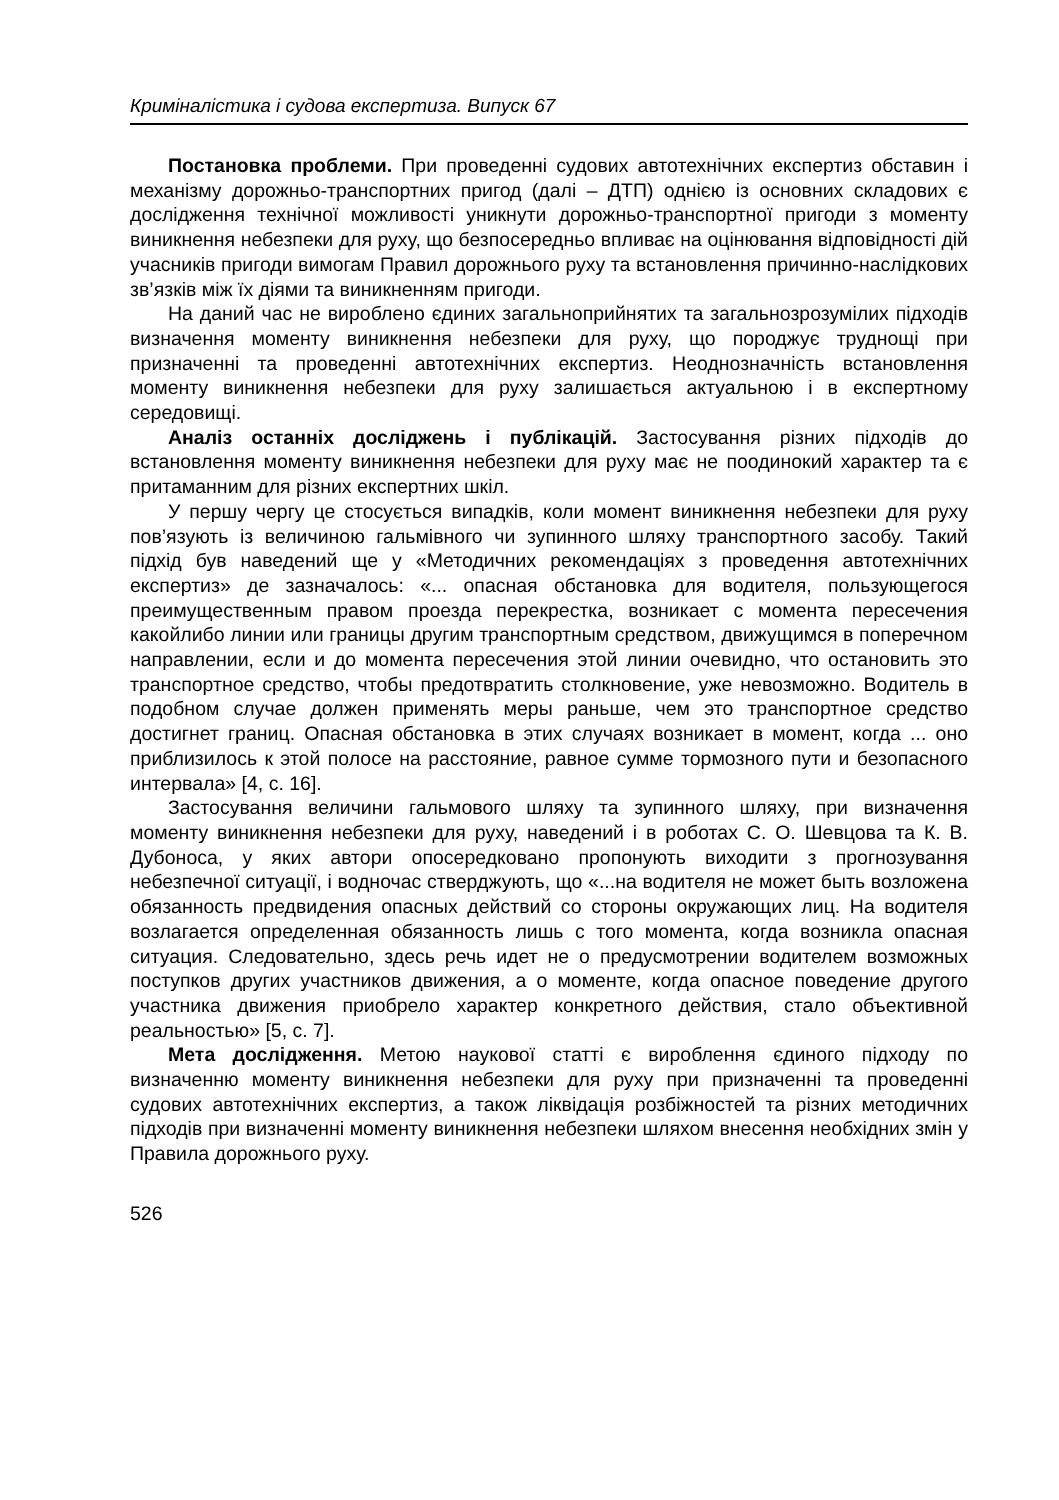Криміналістика і судова експертиза. Випуск 67
Постановка проблеми. При проведенні судових автотехнічних експертиз обставин і механізму дорожньо-транспортних пригод (далі – ДТП) однією із основних складових є дослідження технічної можливості уникнути дорожньо-транспортної пригоди з моменту виникнення небезпеки для руху, що безпосередньо впливає на оцінювання відповідності дій учасників пригоди вимогам Правил дорожнього руху та встановлення причинно-наслідкових зв’язків між їх діями та виникненням пригоди.
На даний час не вироблено єдиних загальноприйнятих та загальнозрозумілих підходів визначення моменту виникнення небезпеки для руху, що породжує труднощі при призначенні та проведенні автотехнічних експертиз. Неоднозначність встановлення моменту виникнення небезпеки для руху залишається актуальною і в експертному середовищі.
Аналіз останніх досліджень і публікацій. Застосування різних підходів до встановлення моменту виникнення небезпеки для руху має не поодинокий характер та є притаманним для різних експертних шкіл.
У першу чергу це стосується випадків, коли момент виникнення небезпеки для руху пов’язують із величиною гальмівного чи зупинного шляху транспортного засобу. Такий підхід був наведений ще у «Методичних рекомендаціях з проведення автотехнічних експертиз» де зазначалось: «... опасная обстановка для водителя, пользующегося преимущественным правом проезда перекрестка, возникает с момента пересечения какойлибо линии или границы другим транспортным средством, движущимся в поперечном направлении, если и до момента пересечения этой линии очевидно, что остановить это транспортное средство, чтобы предотвратить столкновение, уже невозможно. Водитель в подобном случае должен применять меры раньше, чем это транспортное средство достигнет границ. Опасная обстановка в этих случаях возникает в момент, когда ... оно приблизилось к этой полосе на расстояние, равное сумме тормозного пути и безопасного интервала» [4, с. 16].
Застосування величини гальмового шляху та зупинного шляху, при визначення моменту виникнення небезпеки для руху, наведений і в роботах С. О. Шевцова та К. В. Дубоноса, у яких автори опосередковано пропонують виходити з прогнозування небезпечної ситуації, і водночас стверджують, що «...на водителя не может быть возложена обязанность предвидения опасных действий со стороны окружающих лиц. На водителя возлагается определенная обязанность лишь с того момента, когда возникла опасная ситуация. Следовательно, здесь речь идет не о предусмотрении водителем возможных поступков других участников движения, а о моменте, когда опасное поведение другого участника движения приобрело характер конкретного действия, стало объективной реальностью» [5, с. 7].
Мета дослідження. Метою наукової статті є вироблення єдиного підходу по визначенню моменту виникнення небезпеки для руху при призначенні та проведенні судових автотехнічних експертиз, а також ліквідація розбіжностей та різних методичних підходів при визначенні моменту виникнення небезпеки шляхом внесення необхідних змін у Правила дорожнього руху.
526